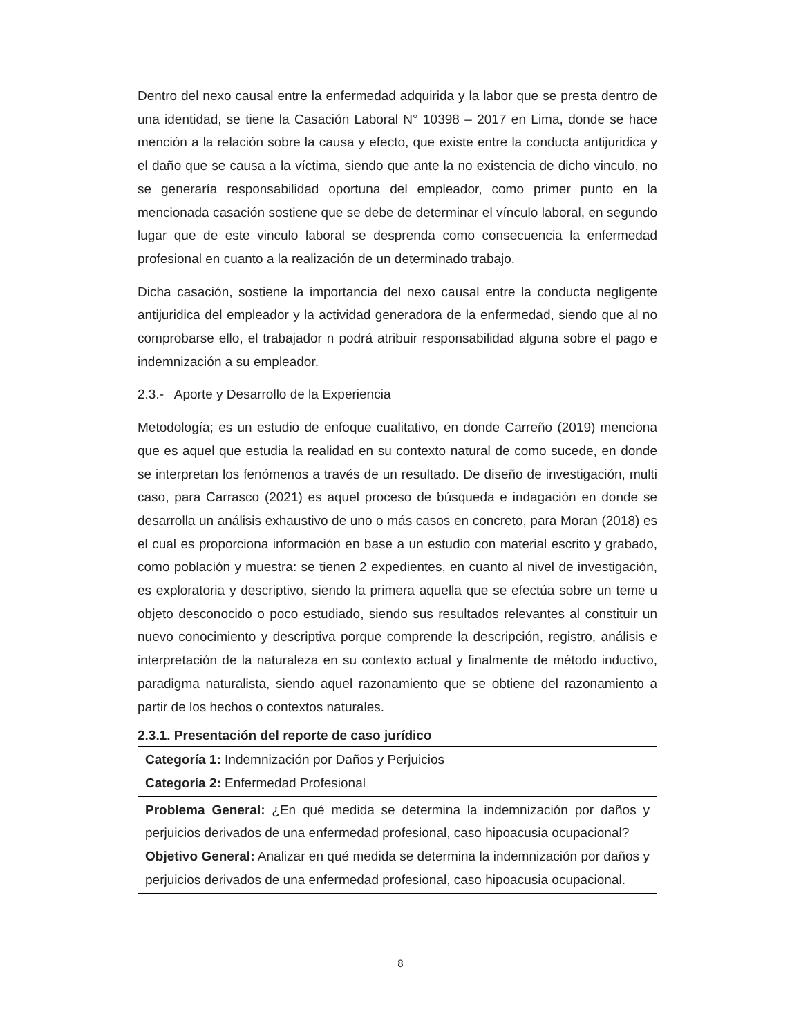Dentro del nexo causal entre la enfermedad adquirida y la labor que se presta dentro de una identidad, se tiene la Casación Laboral N° 10398 – 2017 en Lima, donde se hace mención a la relación sobre la causa y efecto, que existe entre la conducta antijuridica y el daño que se causa a la víctima, siendo que ante la no existencia de dicho vinculo, no se generaría responsabilidad oportuna del empleador, como primer punto en la mencionada casación sostiene que se debe de determinar el vínculo laboral, en segundo lugar que de este vinculo laboral se desprenda como consecuencia la enfermedad profesional en cuanto a la realización de un determinado trabajo.
Dicha casación, sostiene la importancia del nexo causal entre la conducta negligente antijuridica del empleador y la actividad generadora de la enfermedad, siendo que al no comprobarse ello, el trabajador n podrá atribuir responsabilidad alguna sobre el pago e indemnización a su empleador.
2.3.- Aporte y Desarrollo de la Experiencia
Metodología; es un estudio de enfoque cualitativo, en donde Carreño (2019) menciona que es aquel que estudia la realidad en su contexto natural de como sucede, en donde se interpretan los fenómenos a través de un resultado. De diseño de investigación, multi caso, para Carrasco (2021) es aquel proceso de búsqueda e indagación en donde se desarrolla un análisis exhaustivo de uno o más casos en concreto, para Moran (2018) es el cual es proporciona información en base a un estudio con material escrito y grabado, como población y muestra: se tienen 2 expedientes, en cuanto al nivel de investigación, es exploratoria y descriptivo, siendo la primera aquella que se efectúa sobre un teme u objeto desconocido o poco estudiado, siendo sus resultados relevantes al constituir un nuevo conocimiento y descriptiva porque comprende la descripción, registro, análisis e interpretación de la naturaleza en su contexto actual y finalmente de método inductivo, paradigma naturalista, siendo aquel razonamiento que se obtiene del razonamiento a partir de los hechos o contextos naturales.
2.3.1. Presentación del reporte de caso jurídico
| Categoría 1: Indemnización por Daños y Perjuicios Categoría 2: Enfermedad Profesional |
| Problema General: ¿En qué medida se determina la indemnización por daños y perjuicios derivados de una enfermedad profesional, caso hipoacusia ocupacional? Objetivo General: Analizar en qué medida se determina la indemnización por daños y perjuicios derivados de una enfermedad profesional, caso hipoacusia ocupacional. |
8